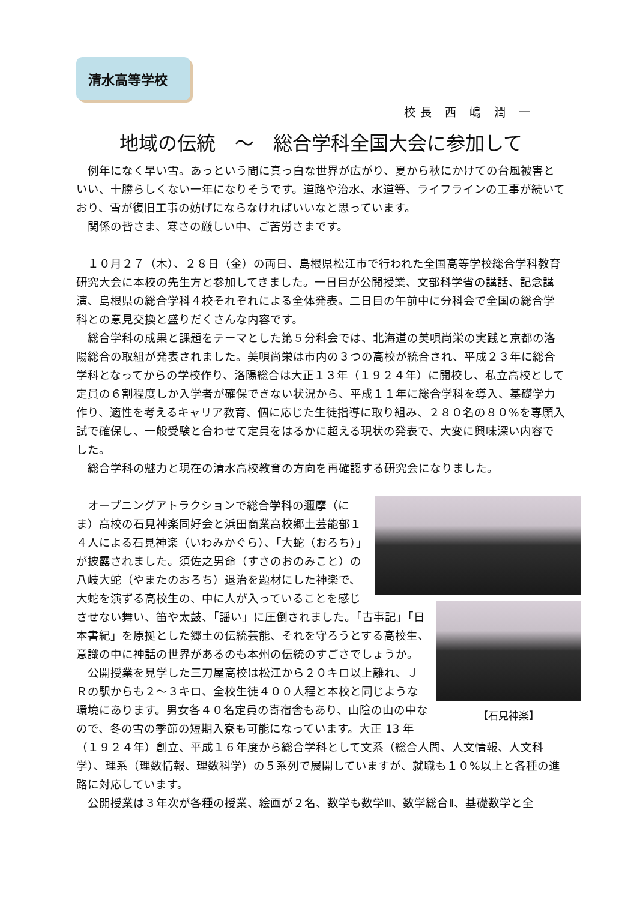清水高等学校
校長 西 嶋 潤 一
地域の伝統　～　総合学科全国大会に参加して
例年になく早い雪。あっという間に真っ白な世界が広がり、夏から秋にかけての台風被害といい、十勝らしくない一年になりそうです。道路や治水、水道等、ライフラインの工事が続いており、雪が復旧工事の妨げにならなければいいなと思っています。
関係の皆さま、寒さの厳しい中、ご苦労さまです。
１０月２７（木）、２８日（金）の両日、島根県松江市で行われた全国高等学校総合学科教育研究大会に本校の先生方と参加してきました。一日目が公開授業、文部科学省の講話、記念講演、島根県の総合学科４校それぞれによる全体発表。二日目の午前中に分科会で全国の総合学科との意見交換と盛りだくさんな内容です。
総合学科の成果と課題をテーマとした第５分科会では、北海道の美唄尚栄の実践と京都の洛陽総合の取組が発表されました。美唄尚栄は市内の３つの高校が統合され、平成２３年に総合学科となってからの学校作り、洛陽総合は大正１３年（１９２４年）に開校し、私立高校として定員の６割程度しか入学者が確保できない状況から、平成１１年に総合学科を導入、基礎学力作り、適性を考えるキャリア教育、個に応じた生徒指導に取り組み、２８０名の８０%を専願入試で確保し、一般受験と合わせて定員をはるかに超える現状の発表で、大変に興味深い内容でした。
総合学科の魅力と現在の清水高校教育の方向を再確認する研究会になりました。
【石見神楽】
オープニングアトラクションで総合学科の邇摩（にま）高校の石見神楽同好会と浜田商業高校郷土芸能部１４人による石見神楽（いわみかぐら）、「大蛇（おろち）」が披露されました。須佐之男命（すさのおのみこと）の八岐大蛇（やまたのおろち）退治を題材にした神楽で、大蛇を演ずる高校生の、中に人が入っていることを感じさせない舞い、笛や太鼓、「謡い」に圧倒されました。「古事記」「日本書紀」を原拠とした郷土の伝統芸能、それを守ろうとする高校生、意識の中に神話の世界があるのも本州の伝統のすごさでしょうか。
公開授業を見学した三刀屋高校は松江から２０キロ以上離れ、ＪＲの駅からも２～３キロ、全校生徒４００人程と本校と同じような環境にあります。男女各４０名定員の寄宿舎もあり、山陰の山の中なので、冬の雪の季節の短期入寮も可能になっています。大正 13 年（１９２４年）創立、平成１６年度から総合学科として文系（総合人間、人文情報、人文科学）、理系（理数情報、理数科学）の５系列で展開していますが、就職も１０%以上と各種の進路に対応しています。
公開授業は３年次が各種の授業、絵画が２名、数学も数学Ⅲ、数学総合Ⅱ、基礎数学と全